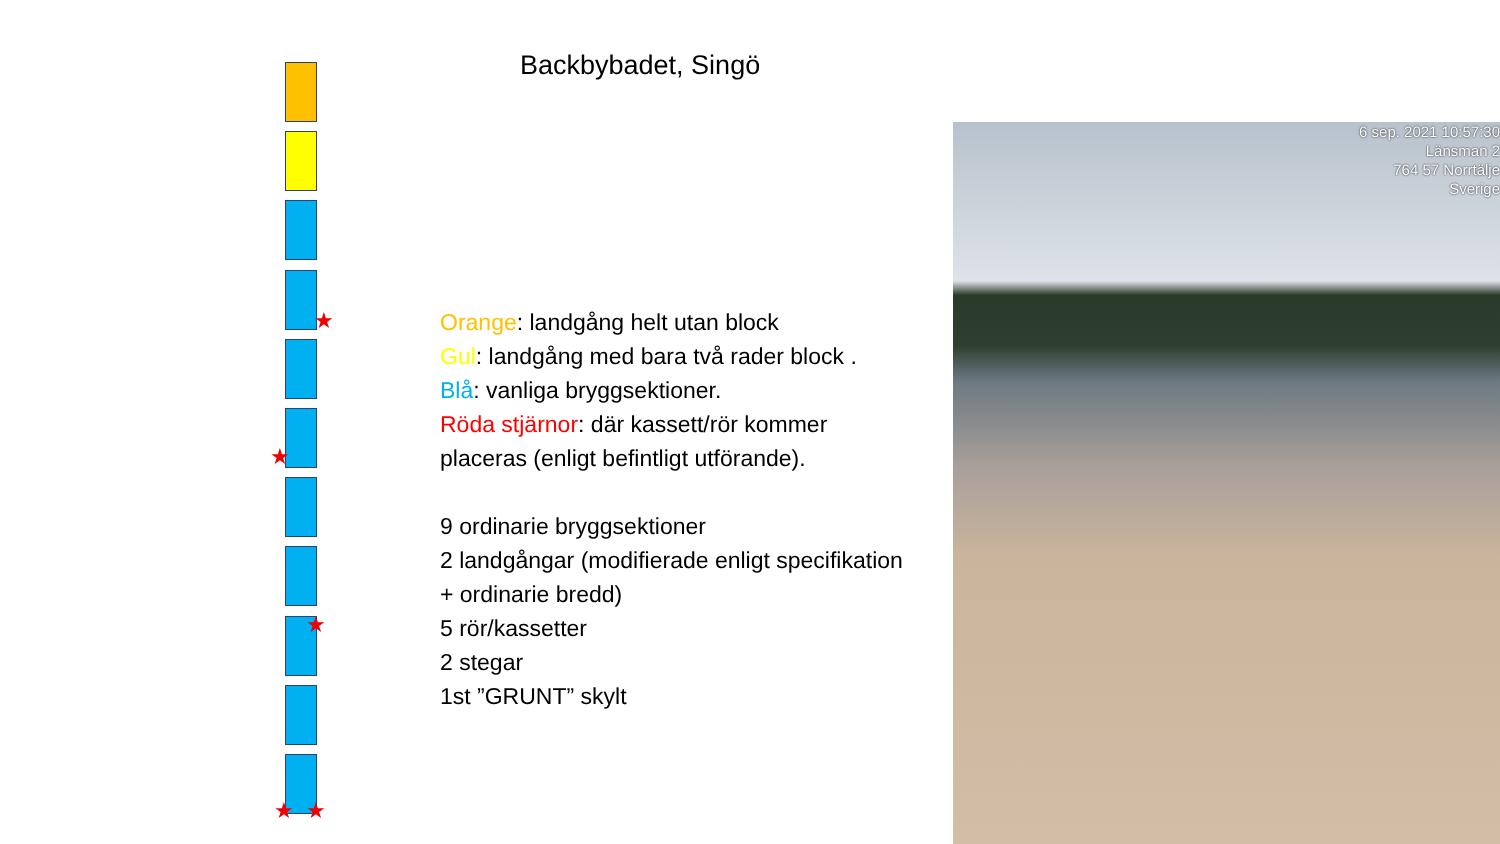★
★
★
★ ★
Backbybadet, Singö
Orange: landgång helt utan block
Gul: landgång med bara två rader block .
Blå: vanliga bryggsektioner.
Röda stjärnor: där kassett/rör kommer placeras (enligt befintligt utförande).
9 ordinarie bryggsektioner
2 landgångar (modifierade enligt specifikation + ordinarie bredd)
5 rör/kassetter
2 stegar
1st ”GRUNT” skylt
6 sep. 2021 10:57:30
Länsman 2
764 57 Norrtälje
Sverige